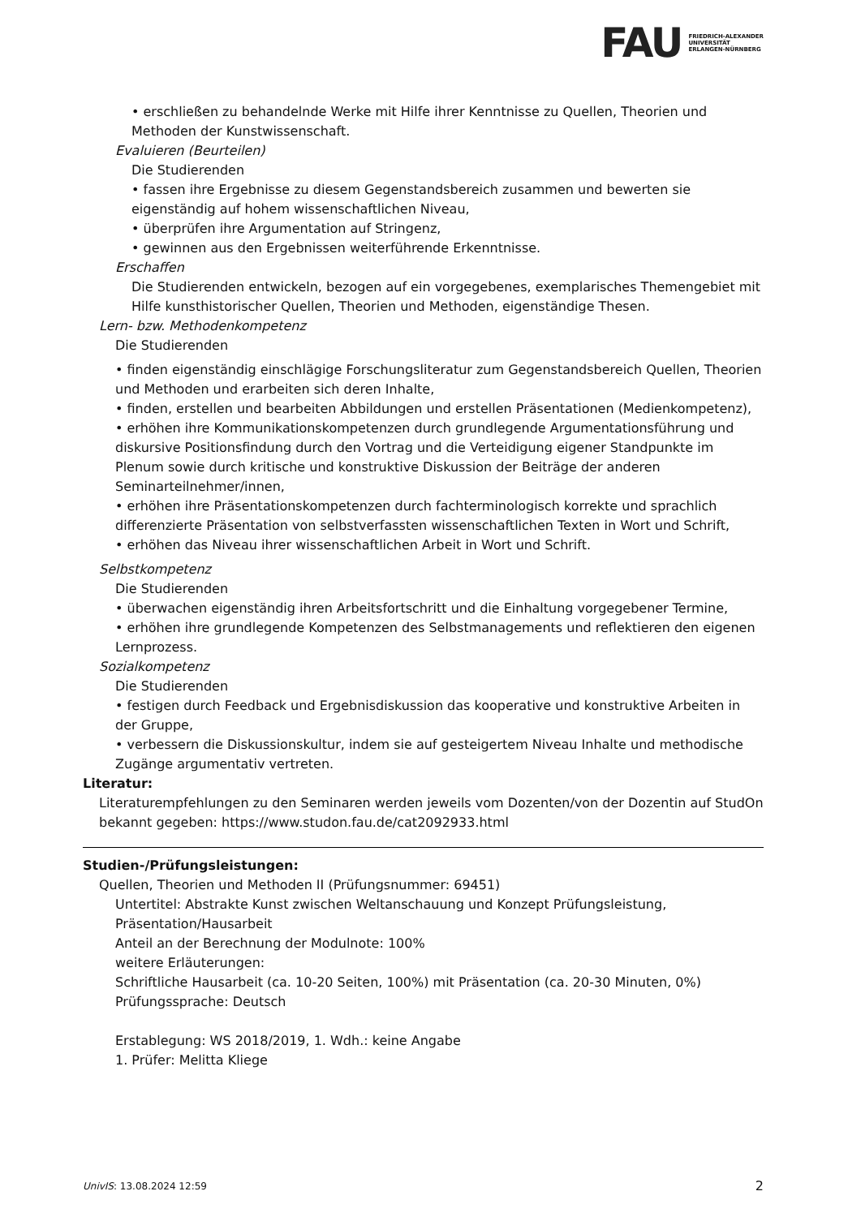FAU
FRIEDRICH-ALEXANDER
UNIVERSITÄT
ERLANGEN-NÜRNBERG
• erschließen zu behandelnde Werke mit Hilfe ihrer Kenntnisse zu Quellen, Theorien und Methoden der Kunstwissenschaft.
Evaluieren (Beurteilen)
Die Studierenden
• fassen ihre Ergebnisse zu diesem Gegenstandsbereich zusammen und bewerten sie eigenständig auf hohem wissenschaftlichen Niveau,
• überprüfen ihre Argumentation auf Stringenz,
• gewinnen aus den Ergebnissen weiterführende Erkenntnisse.
Erschaffen
Die Studierenden entwickeln, bezogen auf ein vorgegebenes, exemplarisches Themengebiet mit Hilfe kunsthistorischer Quellen, Theorien und Methoden, eigenständige Thesen.
Lern- bzw. Methodenkompetenz
Die Studierenden
• finden eigenständig einschlägige Forschungsliteratur zum Gegenstandsbereich Quellen, Theorien und Methoden und erarbeiten sich deren Inhalte,
• finden, erstellen und bearbeiten Abbildungen und erstellen Präsentationen (Medienkompetenz),
• erhöhen ihre Kommunikationskompetenzen durch grundlegende Argumentationsführung und diskursive Positionsfindung durch den Vortrag und die Verteidigung eigener Standpunkte im Plenum sowie durch kritische und konstruktive Diskussion der Beiträge der anderen Seminarteilnehmer/innen,
• erhöhen ihre Präsentationskompetenzen durch fachterminologisch korrekte und sprachlich differenzierte Präsentation von selbstverfassten wissenschaftlichen Texten in Wort und Schrift,
• erhöhen das Niveau ihrer wissenschaftlichen Arbeit in Wort und Schrift.
Selbstkompetenz
Die Studierenden
• überwachen eigenständig ihren Arbeitsfortschritt und die Einhaltung vorgegebener Termine,
• erhöhen ihre grundlegende Kompetenzen des Selbstmanagements und reflektieren den eigenen Lernprozess.
Sozialkompetenz
Die Studierenden
• festigen durch Feedback und Ergebnisdiskussion das kooperative und konstruktive Arbeiten in der Gruppe,
• verbessern die Diskussionskultur, indem sie auf gesteigertem Niveau Inhalte und methodische Zugänge argumentativ vertreten.
Literatur:
Literaturempfehlungen zu den Seminaren werden jeweils vom Dozenten/von der Dozentin auf StudOn bekannt gegeben: https://www.studon.fau.de/cat2092933.html
Studien-/Prüfungsleistungen:
Quellen, Theorien und Methoden II (Prüfungsnummer: 69451)
Untertitel: Abstrakte Kunst zwischen Weltanschauung und Konzept Prüfungsleistung, Präsentation/Hausarbeit
Anteil an der Berechnung der Modulnote: 100%
weitere Erläuterungen:
Schriftliche Hausarbeit (ca. 10-20 Seiten, 100%) mit Präsentation (ca. 20-30 Minuten, 0%)
Prüfungssprache: Deutsch
Erstablegung: WS 2018/2019, 1. Wdh.: keine Angabe
1. Prüfer: Melitta Kliege
UnivIS: 13.08.2024 12:59 2